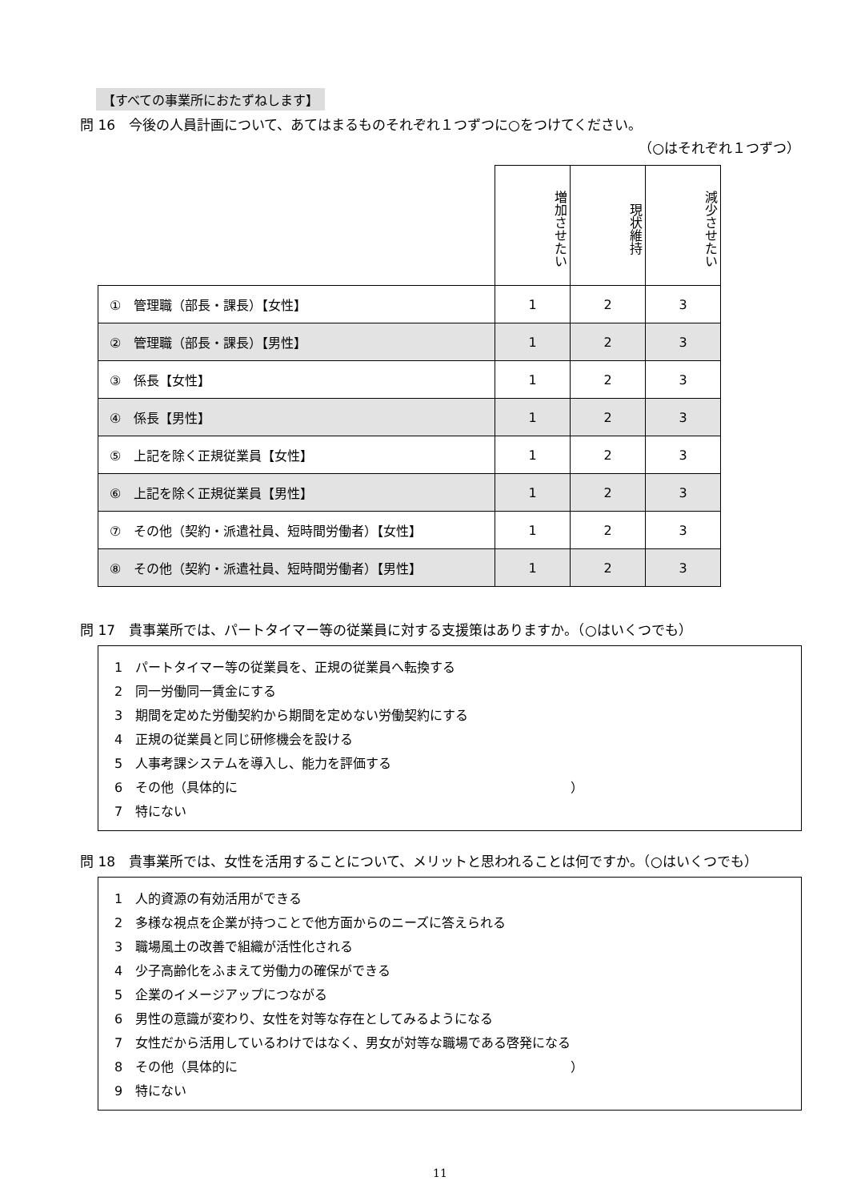【すべての事業所におたずねします】
問 16　今後の人員計画について、あてはまるものそれぞれ１つずつに○をつけてください。
（○はそれぞれ１つずつ）
| | 増加させたい | 現状維持 | 減少させたい |
| ① 管理職（部長・課長）【女性】 | 1 | 2 | 3 |
| ② 管理職（部長・課長）【男性】 | 1 | 2 | 3 |
| ③ 係長【女性】 | 1 | 2 | 3 |
| ④ 係長【男性】 | 1 | 2 | 3 |
| ⑤ 上記を除く正規従業員【女性】 | 1 | 2 | 3 |
| ⑥ 上記を除く正規従業員【男性】 | 1 | 2 | 3 |
| ⑦ その他（契約・派遣社員、短時間労働者）【女性】 | 1 | 2 | 3 |
| ⑧ その他（契約・派遣社員、短時間労働者）【男性】 | 1 | 2 | 3 |
問 17　貴事業所では、パートタイマー等の従業員に対する支援策はありますか。（○はいくつでも）
1　パートタイマー等の従業員を、正規の従業員へ転換する
2　同一労働同一賃金にする
3　期間を定めた労働契約から期間を定めない労働契約にする
4　正規の従業員と同じ研修機会を設ける
5　人事考課システムを導入し、能力を評価する
6　その他（具体的に　　　　　　　　　　　　　　　　　　　　　　　　　　）
7　特にない
問 18　貴事業所では、女性を活用することについて、メリットと思われることは何ですか。（○はいくつでも）
1　人的資源の有効活用ができる
2　多様な視点を企業が持つことで他方面からのニーズに答えられる
3　職場風土の改善で組織が活性化される
4　少子高齢化をふまえて労働力の確保ができる
5　企業のイメージアップにつながる
6　男性の意識が変わり、女性を対等な存在としてみるようになる
7　女性だから活用しているわけではなく、男女が対等な職場である啓発になる
8　その他（具体的に　　　　　　　　　　　　　　　　　　　　　　　　　　）
9　特にない
11